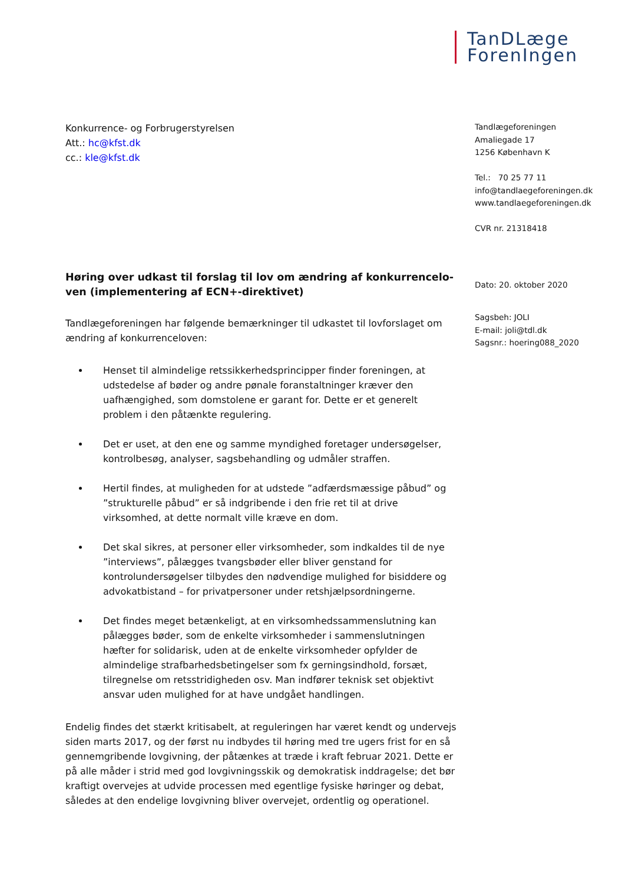TanDLæge
ForenIngen
Konkurrence- og Forbrugerstyrelsen
Att.: hc@kfst.dk
cc.: kle@kfst.dk
Høring over udkast til forslag til lov om ændring af konkurrencelo-ven (implementering af ECN+-direktivet)
Tandlægeforeningen har følgende bemærkninger til udkastet til lovforslaget om ændring af konkurrenceloven:
Henset til almindelige retssikkerhedsprincipper finder foreningen, at udstedelse af bøder og andre pønale foranstaltninger kræver den uafhængighed, som domstolene er garant for. Dette er et generelt problem i den påtænkte regulering.
Det er uset, at den ene og samme myndighed foretager undersøgelser, kontrolbesøg, analyser, sagsbehandling og udmåler straffen.
Hertil findes, at muligheden for at udstede ”adfærdsmæssige påbud” og ”strukturelle påbud” er så indgribende i den frie ret til at drive virksomhed, at dette normalt ville kræve en dom.
Det skal sikres, at personer eller virksomheder, som indkaldes til de nye ”interviews”, pålægges tvangsbøder eller bliver genstand for kontrolundersøgelser tilbydes den nødvendige mulighed for bisiddere og advokatbistand – for privatpersoner under retshjælpsordningerne.
Det findes meget betænkeligt, at en virksomhedssammenslutning kan pålægges bøder, som de enkelte virksomheder i sammenslutningen hæfter for solidarisk, uden at de enkelte virksomheder opfylder de almindelige strafbarhedsbetingelser som fx gerningsindhold, forsæt, tilregnelse om retsstridigheden osv. Man indfører teknisk set objektivt ansvar uden mulighed for at have undgået handlingen.
Endelig findes det stærkt kritisabelt, at reguleringen har været kendt og undervejs siden marts 2017, og der først nu indbydes til høring med tre ugers frist for en så gennemgribende lovgivning, der påtænkes at træde i kraft februar 2021. Dette er på alle måder i strid med god lovgivningsskik og demokratisk inddragelse; det bør kraftigt overvejes at udvide processen med egentlige fysiske høringer og debat, således at den endelige lovgivning bliver overvejet, ordentlig og operationel.
Tandlægeforeningen
Amaliegade 17
1256 København K
Tel.: 70 25 77 11
info@tandlaegeforeningen.dk
www.tandlaegeforeningen.dk
CVR nr. 21318418
Dato: 20. oktober 2020
Sagsbeh: JOLI
E-mail: joli@tdl.dk
Sagsnr.: hoering088_2020